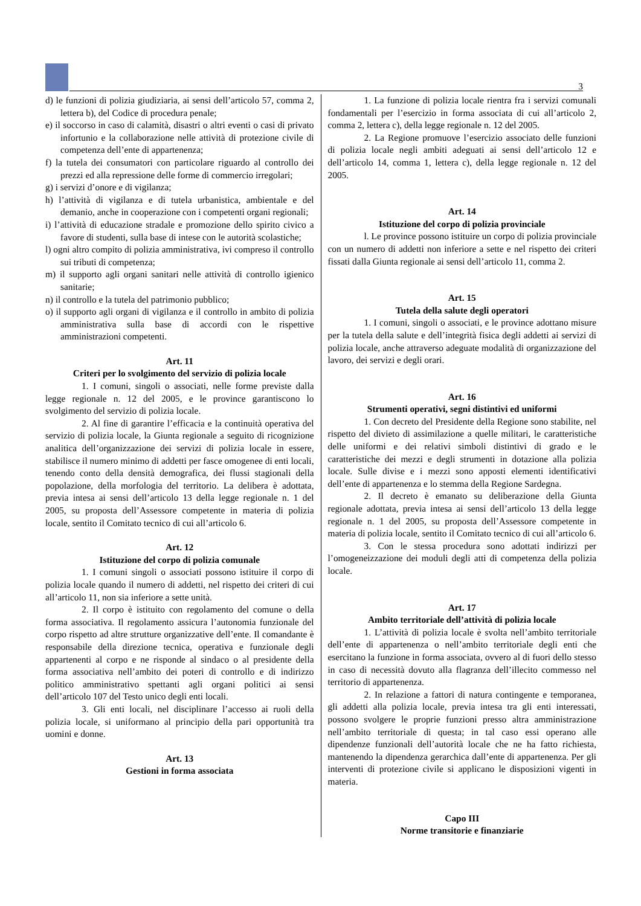3
d) le funzioni di polizia giudiziaria, ai sensi dell’articolo 57, comma 2, lettera b), del Codice di procedura penale;
e) il soccorso in caso di calamità, disastri o altri eventi o casi di privato infortunio e la collaborazione nelle attività di protezione civile di competenza dell’ente di appartenenza;
f) la tutela dei consumatori con particolare riguardo al controllo dei prezzi ed alla repressione delle forme di commercio irregolari;
g) i servizi d’onore e di vigilanza;
h) l’attività di vigilanza e di tutela urbanistica, ambientale e del demanio, anche in cooperazione con i competenti organi regionali;
i) l’attività di educazione stradale e promozione dello spirito civico a favore di studenti, sulla base di intese con le autorità scolastiche;
l) ogni altro compito di polizia amministrativa, ivi compreso il controllo sui tributi di competenza;
m) il supporto agli organi sanitari nelle attività di controllo igienico sanitarie;
n) il controllo e la tutela del patrimonio pubblico;
o) il supporto agli organi di vigilanza e il controllo in ambito di polizia amministrativa sulla base di accordi con le rispettive amministrazioni competenti.
Art. 11
Criteri per lo svolgimento del servizio di polizia locale
1. I comuni, singoli o associati, nelle forme previste dalla legge regionale n. 12 del 2005, e le province garantiscono lo svolgimento del servizio di polizia locale.
2. Al fine di garantire l’efficacia e la continuità operativa del servizio di polizia locale, la Giunta regionale a seguito di ricognizione analitica dell’organizzazione dei servizi di polizia locale in essere, stabilisce il numero minimo di addetti per fasce omogenee di enti locali, tenendo conto della densità demografica, dei flussi stagionali della popolazione, della morfologia del territorio. La delibera è adottata, previa intesa ai sensi dell’articolo 13 della legge regionale n. 1 del 2005, su proposta dell’Assessore competente in materia di polizia locale, sentito il Comitato tecnico di cui all’articolo 6.
Art. 12
Istituzione del corpo di polizia comunale
1. I comuni singoli o associati possono istituire il corpo di polizia locale quando il numero di addetti, nel rispetto dei criteri di cui all’articolo 11, non sia inferiore a sette unità.
2. Il corpo è istituito con regolamento del comune o della forma associativa. Il regolamento assicura l’autonomia funzionale del corpo rispetto ad altre strutture organizzative dell’ente. Il comandante è responsabile della direzione tecnica, operativa e funzionale degli appartenenti al corpo e ne risponde al sindaco o al presidente della forma associativa nell’ambito dei poteri di controllo e di indirizzo politico amministrativo spettanti agli organi politici ai sensi dell’articolo 107 del Testo unico degli enti locali.
3. Gli enti locali, nel disciplinare l’accesso ai ruoli della polizia locale, si uniformano al principio della pari opportunità tra uomini e donne.
Art. 13
Gestioni in forma associata
1. La funzione di polizia locale rientra fra i servizi comunali fondamentali per l’esercizio in forma associata di cui all’articolo 2, comma 2, lettera c), della legge regionale n. 12 del 2005.
2. La Regione promuove l’esercizio associato delle funzioni di polizia locale negli ambiti adeguati ai sensi dell’articolo 12 e dell’articolo 14, comma 1, lettera c), della legge regionale n. 12 del 2005.
Art. 14
Istituzione del corpo di polizia provinciale
l. Le province possono istituire un corpo di polizia provinciale con un numero di addetti non inferiore a sette e nel rispetto dei criteri fissati dalla Giunta regionale ai sensi dell’articolo 11, comma 2.
Art. 15
Tutela della salute degli operatori
1. I comuni, singoli o associati, e le province adottano misure per la tutela della salute e dell’integrità fisica degli addetti ai servizi di polizia locale, anche attraverso adeguate modalità di organizzazione del lavoro, dei servizi e degli orari.
Art. 16
Strumenti operativi, segni distintivi ed uniformi
1. Con decreto del Presidente della Regione sono stabilite, nel rispetto del divieto di assimilazione a quelle militari, le caratteristiche delle uniformi e dei relativi simboli distintivi di grado e le caratteristiche dei mezzi e degli strumenti in dotazione alla polizia locale. Sulle divise e i mezzi sono apposti elementi identificativi dell’ente di appartenenza e lo stemma della Regione Sardegna.
2. Il decreto è emanato su deliberazione della Giunta regionale adottata, previa intesa ai sensi dell’articolo 13 della legge regionale n. 1 del 2005, su proposta dell’Assessore competente in materia di polizia locale, sentito il Comitato tecnico di cui all’articolo 6.
3. Con le stessa procedura sono adottati indirizzi per l’omogeneizzazione dei moduli degli atti di competenza della polizia locale.
Art. 17
Ambito territoriale dell’attività di polizia locale
1. L’attività di polizia locale è svolta nell’ambito territoriale dell’ente di appartenenza o nell’ambito territoriale degli enti che esercitano la funzione in forma associata, ovvero al di fuori dello stesso in caso di necessità dovuto alla flagranza dell’illecito commesso nel territorio di appartenenza.
2. In relazione a fattori di natura contingente e temporanea, gli addetti alla polizia locale, previa intesa tra gli enti interessati, possono svolgere le proprie funzioni presso altra amministrazione nell’ambito territoriale di questa; in tal caso essi operano alle dipendenze funzionali dell’autorità locale che ne ha fatto richiesta, mantenendo la dipendenza gerarchica dall’ente di appartenenza. Per gli interventi di protezione civile si applicano le disposizioni vigenti in materia.
Capo III
Norme transitorie e finanziarie